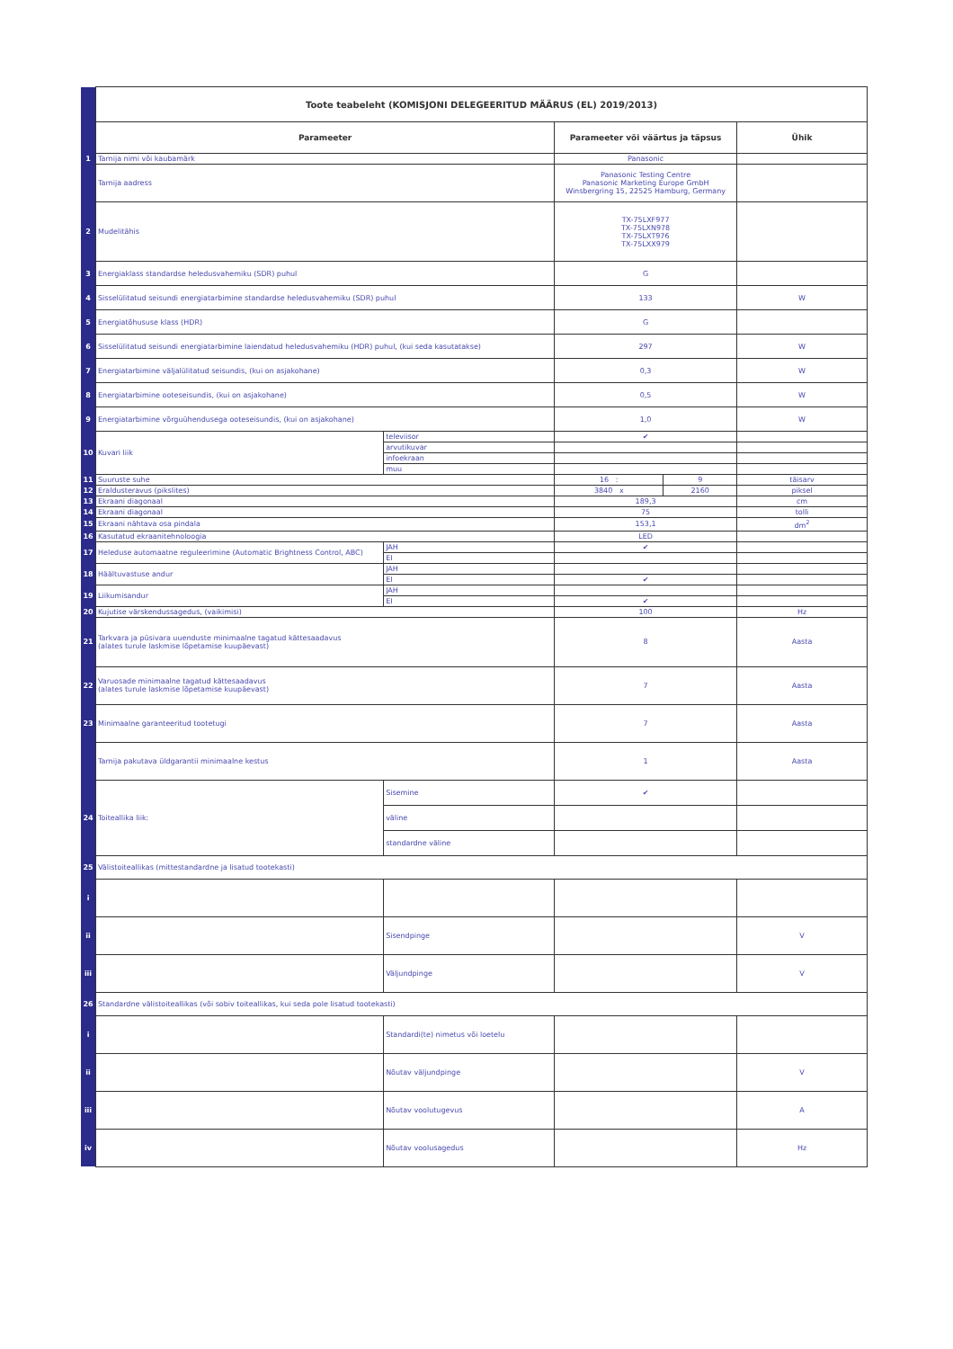| | Toote teabeleht (KOMISJONI DELEGEERITUD MÄÄRUS (EL) 2019/2013) | | | | |
| | Parameeter | | Parameeter või väärtus ja täpsus | | Ühik |
| 1 | Tarnija nimi või kaubamärk | | Panasonic | | |
| | Tarnija aadress | | Panasonic Testing Centre Panasonic Marketing Europe GmbH Winsbergring 15, 22525 Hamburg, Germany | | |
| 2 | Mudelitähis | | TX-75LXF977 TX-75LXN978 TX-75LXT976 TX-75LXX979 | | |
| 3 | Energiaklass standardse heledusvahemiku (SDR) puhul | | G | | |
| 4 | Sisselülitatud seisundi energiatarbimine standardse heledusvahemiku (SDR) puhul | | 133 | | W |
| 5 | Energiatõhususe klass (HDR) | | G | | |
| 6 | Sisselülitatud seisundi energiatarbimine laiendatud heledusvahemiku (HDR) puhul, (kui seda kasutatakse) | | 297 | | W |
| 7 | Energiatarbimine väljalülitatud seisundis, (kui on asjakohane) | | 0,3 | | W |
| 8 | Energiatarbimine ooteseisundis, (kui on asjakohane) | | 0,5 | | W |
| 9 | Energiatarbimine võrguühendusega ooteseisundis, (kui on asjakohane) | | 1,0 | | W |
| 10 | Kuvari liik | televiisor | ✔ | | |
| | | arvutikuvar | | | |
| | | infoekraan | | | |
| | | muu | | | |
| 11 | Suuruste suhe | | 16 : | 9 | täisarv |
| 12 | Eraldusteravus (pikslites) | | 3840 x | 2160 | piksel |
| 13 | Ekraani diagonaal | | 189,3 | | cm |
| 14 | Ekraani diagonaal | | 75 | | tolli |
| 15 | Ekraani nähtava osa pindala | | 153,1 | | dm<sup>2</sup> |
| 16 | Kasutatud ekraanitehnoloogia | | LED | | |
| 17 | Heleduse automaatne reguleerimine (Automatic Brightness Control, ABC) | JAH | ✔ | | |
| | | EI | | | |
| 18 | Häältuvastuse andur | JAH | | | |
| | | EI | ✔ | | |
| 19 | Liikumisandur | JAH | | | |
| | | EI | ✔ | | |
| 20 | Kujutise värskendussagedus, (vaikimisi) | | 100 | | Hz |
| 21 | Tarkvara ja püsivara uuenduste minimaalne tagatud kättesaadavus (alates turule laskmise lõpetamise kuupäevast) | | 8 | | Aasta |
| 22 | Varuosade minimaalne tagatud kättesaadavus (alates turule laskmise lõpetamise kuupäevast) | | 7 | | Aasta |
| 23 | Minimaalne garanteeritud tootetugi | | 7 | | Aasta |
| | Tarnija pakutava üldgarantii minimaalne kestus | | 1 | | Aasta |
| 24 | Toiteallika liik: | Sisemine | ✔ | | |
| | | väline | | | |
| | | standardne väline | | | |
| 25 | Välistoiteallikas (mittestandardne ja lisatud tootekasti) | | | | |
| i | | | | | |
| ii | | Sisendpinge | | | V |
| iii | | Väljundpinge | | | V |
| 26 | Standardne välistoiteallikas (või sobiv toiteallikas, kui seda pole lisatud tootekasti) | | | | |
| i | | Standardi(te) nimetus või loetelu | | | |
| ii | | Nõutav väljundpinge | | | V |
| iii | | Nõutav voolutugevus | | | A |
| iv | | Nõutav voolusagedus | | | Hz |